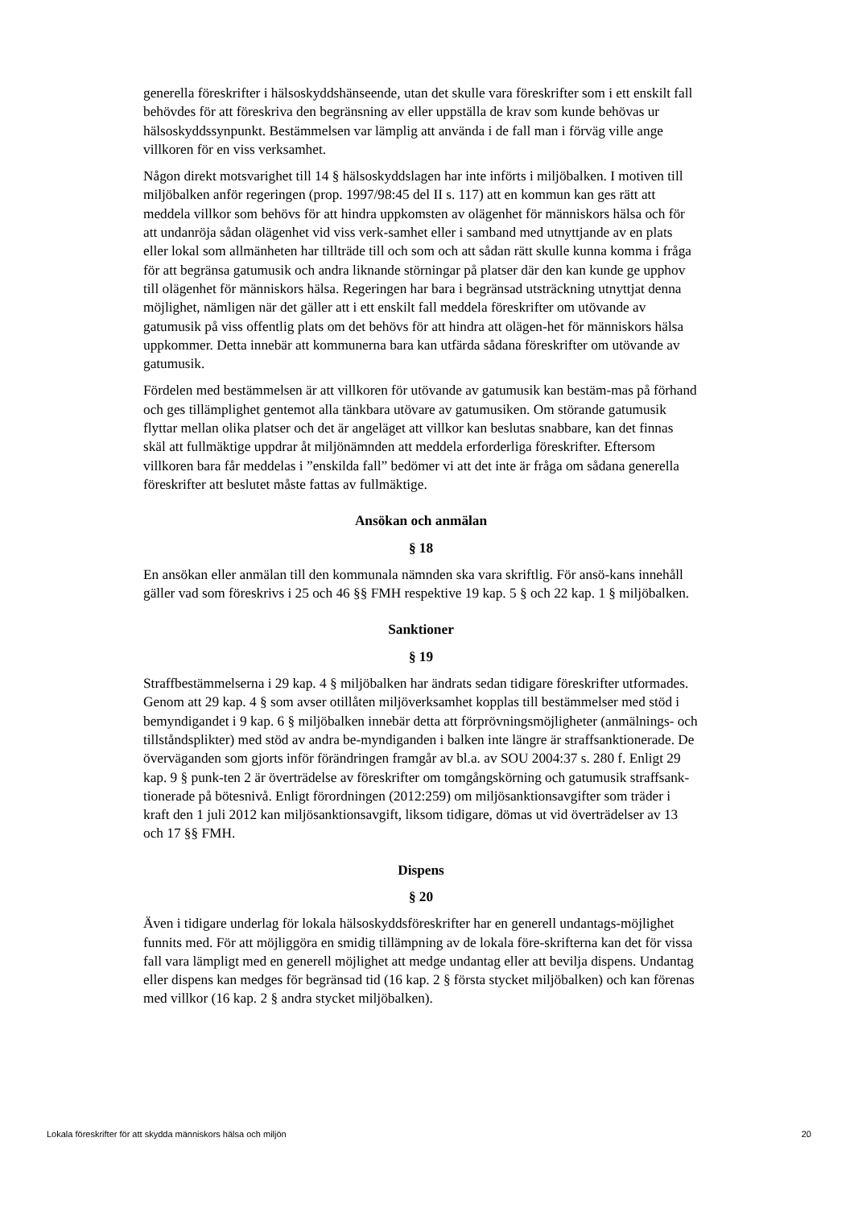generella föreskrifter i hälsoskyddshänseende, utan det skulle vara föreskrifter som i ett enskilt fall behövdes för att föreskriva den begränsning av eller uppställa de krav som kunde behövas ur hälsoskyddssynpunkt. Bestämmelsen var lämplig att använda i de fall man i förväg ville ange villkoren för en viss verksamhet.
Någon direkt motsvarighet till 14 § hälsoskyddslagen har inte införts i miljöbalken. I motiven till miljöbalken anför regeringen (prop. 1997/98:45 del II s. 117) att en kommun kan ges rätt att meddela villkor som behövs för att hindra uppkomsten av olägenhet för människors hälsa och för att undanröja sådan olägenhet vid viss verk-samhet eller i samband med utnyttjande av en plats eller lokal som allmänheten har tillträde till och som och att sådan rätt skulle kunna komma i fråga för att begränsa gatumusik och andra liknande störningar på platser där den kan kunde ge upphov till olägenhet för människors hälsa. Regeringen har bara i begränsad utsträckning utnyttjat denna möjlighet, nämligen när det gäller att i ett enskilt fall meddela föreskrifter om utövande av gatumusik på viss offentlig plats om det behövs för att hindra att olägen-het för människors hälsa uppkommer. Detta innebär att kommunerna bara kan utfärda sådana föreskrifter om utövande av gatumusik.
Fördelen med bestämmelsen är att villkoren för utövande av gatumusik kan bestäm-mas på förhand och ges tillämplighet gentemot alla tänkbara utövare av gatumusiken. Om störande gatumusik flyttar mellan olika platser och det är angeläget att villkor kan beslutas snabbare, kan det finnas skäl att fullmäktige uppdrar åt miljönämnden att meddela erforderliga föreskrifter. Eftersom villkoren bara får meddelas i ”enskilda fall” bedömer vi att det inte är fråga om sådana generella föreskrifter att beslutet måste fattas av fullmäktige.
Ansökan och anmälan
§ 18
En ansökan eller anmälan till den kommunala nämnden ska vara skriftlig. För ansö-kans innehåll gäller vad som föreskrivs i 25 och 46 §§ FMH respektive 19 kap. 5 § och 22 kap. 1 § miljöbalken.
Sanktioner
§ 19
Straffbestämmelserna i 29 kap. 4 § miljöbalken har ändrats sedan tidigare föreskrifter utformades. Genom att 29 kap. 4 § som avser otillåten miljöverksamhet kopplas till bestämmelser med stöd i bemyndigandet i 9 kap. 6 § miljöbalken innebär detta att förprövningsmöjligheter (anmälnings- och tillståndsplikter) med stöd av andra be-myndiganden i balken inte längre är straffsanktionerade. De överväganden som gjorts inför förändringen framgår av bl.a. av SOU 2004:37 s. 280 f. Enligt 29 kap. 9 § punk-ten 2 är överträdelse av föreskrifter om tomgångskörning och gatumusik straffsank-tionerade på bötesnivå. Enligt förordningen (2012:259) om miljösanktionsavgifter som träder i kraft den 1 juli 2012 kan miljösanktionsavgift, liksom tidigare, dömas ut vid överträdelser av 13 och 17 §§ FMH.
Dispens
§ 20
Även i tidigare underlag för lokala hälsoskyddsföreskrifter har en generell undantags-möjlighet funnits med. För att möjliggöra en smidig tillämpning av de lokala före-skrifterna kan det för vissa fall vara lämpligt med en generell möjlighet att medge undantag eller att bevilja dispens. Undantag eller dispens kan medges för begränsad tid (16 kap. 2 § första stycket miljöbalken) och kan förenas med villkor (16 kap. 2 § andra stycket miljöbalken).
Lokala föreskrifter för att skydda människors hälsa och miljön 20